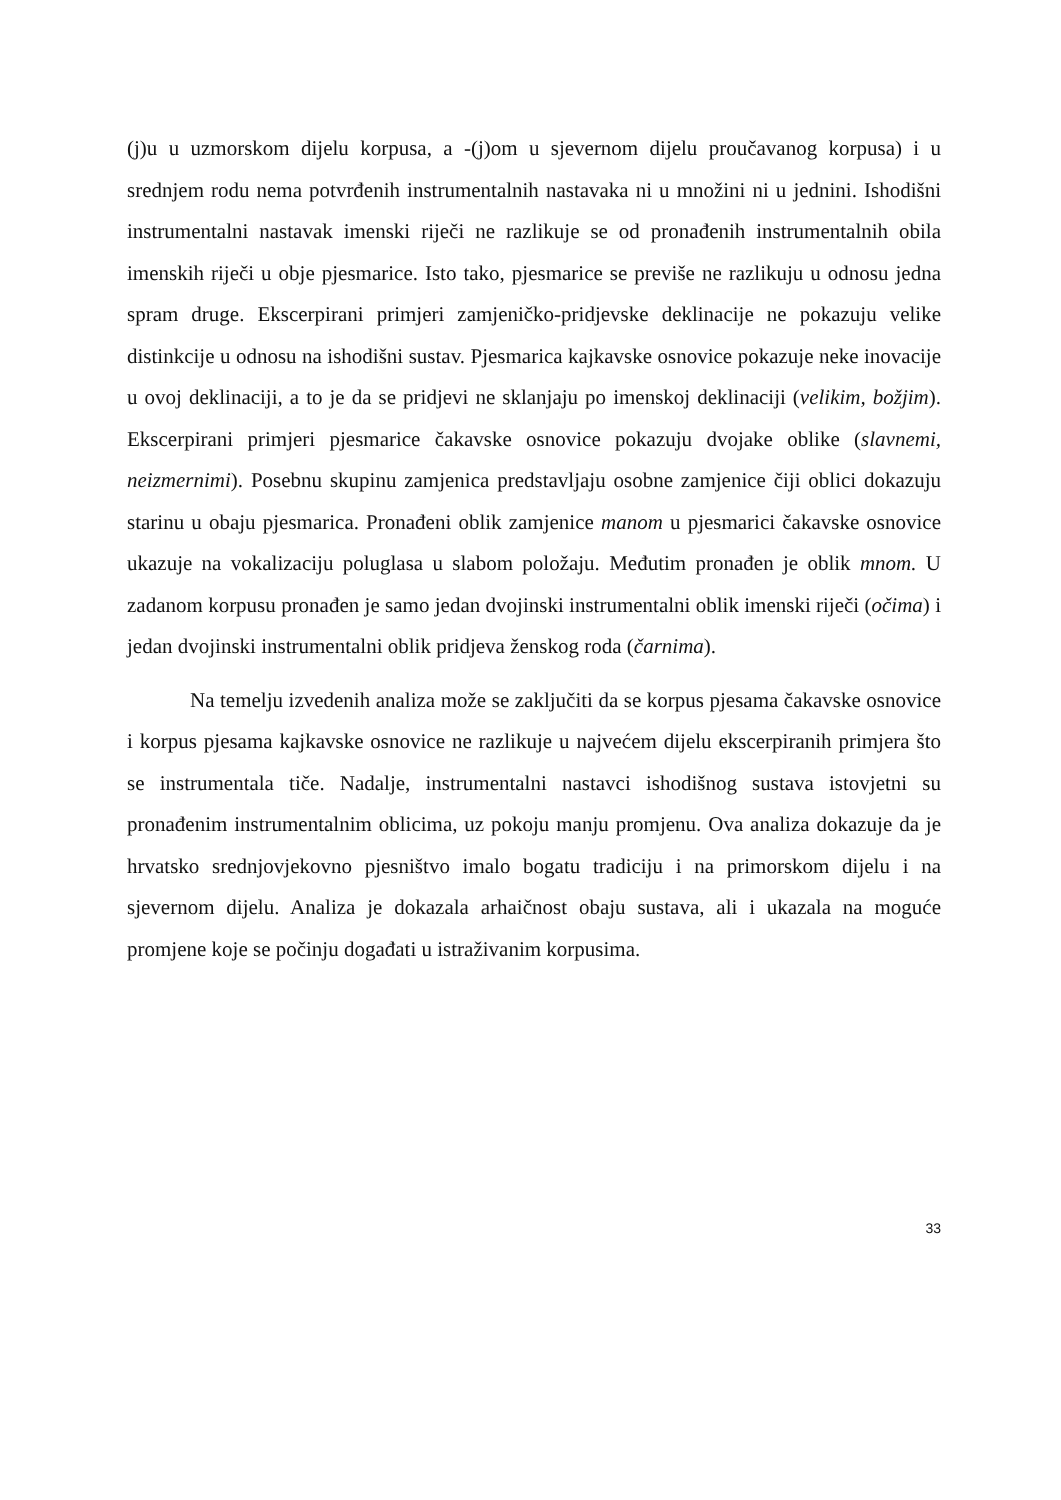(j)u u uzmorskom dijelu korpusa, a -(j)om u sjevernom dijelu proučavanog korpusa) i u srednjem rodu nema potvrđenih instrumentalnih nastavaka ni u množini ni u jednini. Ishodišni instrumentalni nastavak imenski riječi ne razlikuje se od pronađenih instrumentalnih obila imenskih riječi u obje pjesmarice. Isto tako, pjesmarice se previše ne razlikuju u odnosu jedna spram druge. Ekscerpirani primjeri zamjeničko-pridjevske deklinacije ne pokazuju velike distinkcije u odnosu na ishodišni sustav. Pjesmarica kajkavske osnovice pokazuje neke inovacije u ovoj deklinaciji, a to je da se pridjevi ne sklanjaju po imenskoj deklinaciji (velikim, božjim). Ekscerpirani primjeri pjesmarice čakavske osnovice pokazuju dvojake oblike (slavnemi, neizmernimi). Posebnu skupinu zamjenica predstavljaju osobne zamjenice čiji oblici dokazuju starinu u obaju pjesmarica. Pronađeni oblik zamjenice manom u pjesmarici čakavske osnovice ukazuje na vokalizaciju poluglasa u slabom položaju. Međutim pronađen je oblik mnom. U zadanom korpusu pronađen je samo jedan dvojinski instrumentalni oblik imenski riječi (očima) i jedan dvojinski instrumentalni oblik pridjeva ženskog roda (čarnima).
Na temelju izvedenih analiza može se zaključiti da se korpus pjesama čakavske osnovice i korpus pjesama kajkavske osnovice ne razlikuje u najvećem dijelu ekscerpiranih primjera što se instrumentala tiče. Nadalje, instrumentalni nastavci ishodišnog sustava istovjetni su pronađenim instrumentalnim oblicima, uz pokoju manju promjenu. Ova analiza dokazuje da je hrvatsko srednjovjekovno pjesništvo imalo bogatu tradiciju i na primorskom dijelu i na sjevernom dijelu. Analiza je dokazala arhaičnost obaju sustava, ali i ukazala na moguće promjene koje se počinju događati u istraživanim korpusima.
33